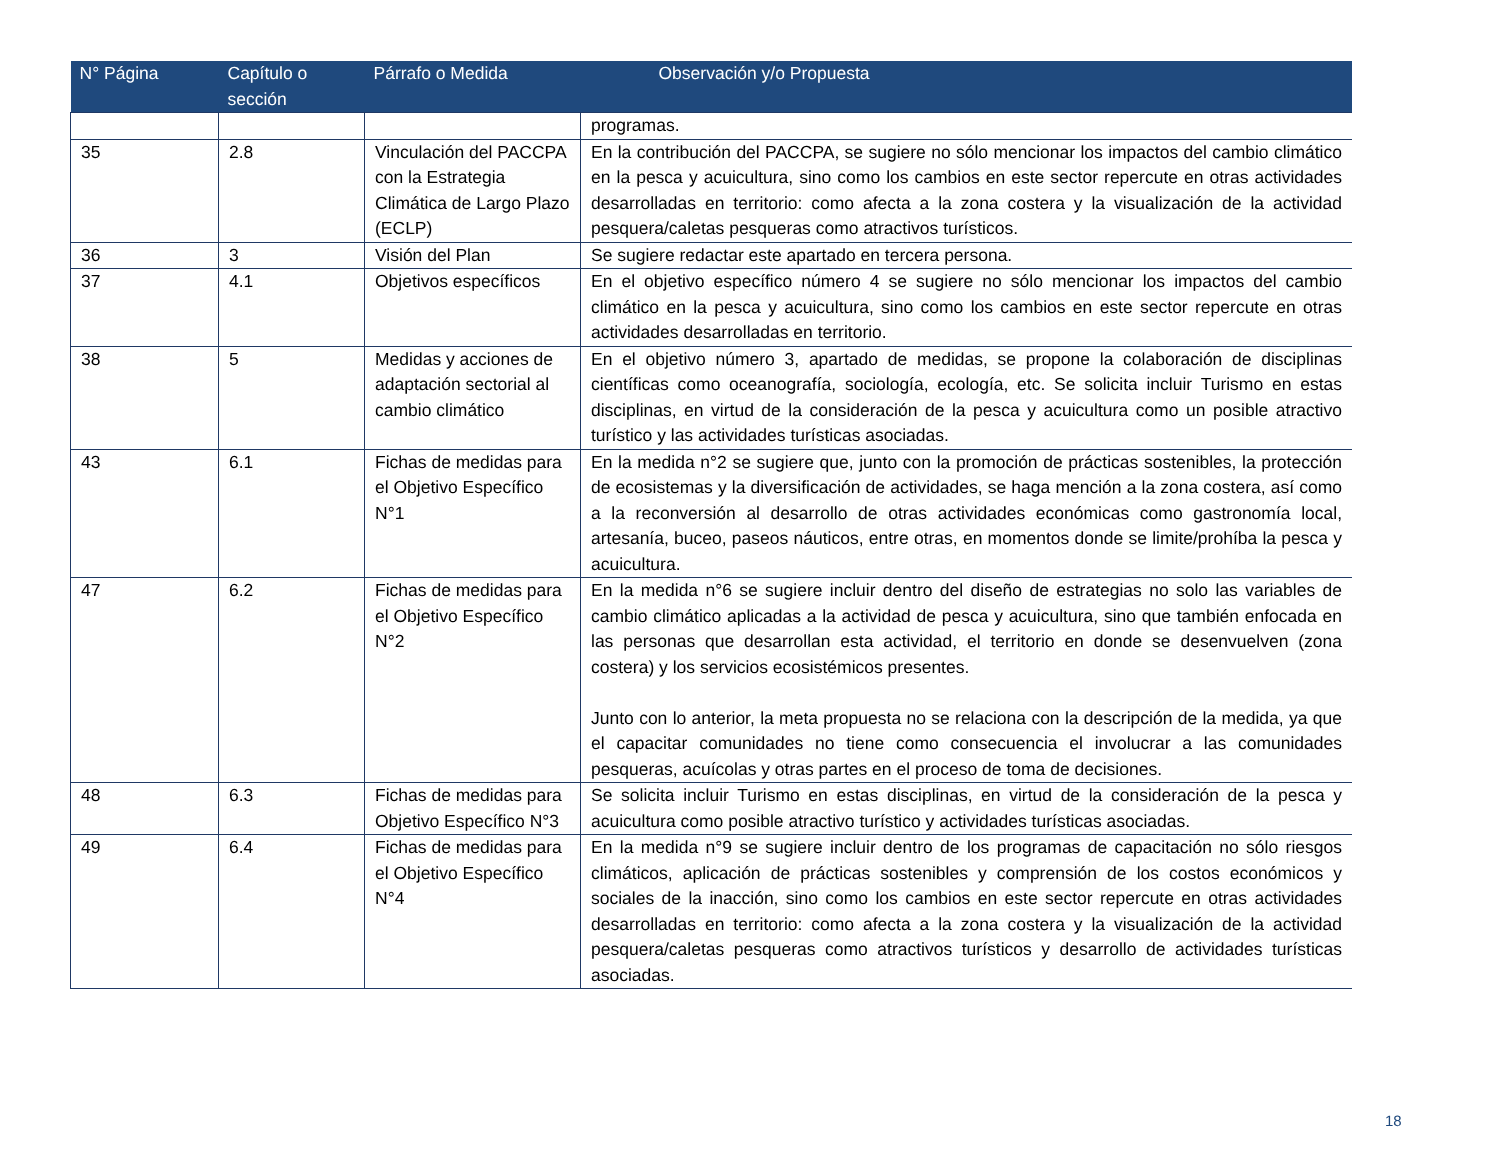| N° Página | Capítulo o sección | Párrafo o Medida | Observación y/o Propuesta |
| --- | --- | --- | --- |
| | | | programas. |
| 35 | 2.8 | Vinculación del PACCPA con la Estrategia Climática de Largo Plazo (ECLP) | En la contribución del PACCPA, se sugiere no sólo mencionar los impactos del cambio climático en la pesca y acuicultura, sino como los cambios en este sector repercute en otras actividades desarrolladas en territorio: como afecta a la zona costera y la visualización de la actividad pesquera/caletas pesqueras como atractivos turísticos. |
| 36 | 3 | Visión del Plan | Se sugiere redactar este apartado en tercera persona. |
| 37 | 4.1 | Objetivos específicos | En el objetivo específico número 4 se sugiere no sólo mencionar los impactos del cambio climático en la pesca y acuicultura, sino como los cambios en este sector repercute en otras actividades desarrolladas en territorio. |
| 38 | 5 | Medidas y acciones de adaptación sectorial al cambio climático | En el objetivo número 3, apartado de medidas, se propone la colaboración de disciplinas científicas como oceanografía, sociología, ecología, etc. Se solicita incluir Turismo en estas disciplinas, en virtud de la consideración de la pesca y acuicultura como un posible atractivo turístico y las actividades turísticas asociadas. |
| 43 | 6.1 | Fichas de medidas para el Objetivo Específico N°1 | En la medida n°2 se sugiere que, junto con la promoción de prácticas sostenibles, la protección de ecosistemas y la diversificación de actividades, se haga mención a la zona costera, así como a la reconversión al desarrollo de otras actividades económicas como gastronomía local, artesanía, buceo, paseos náuticos, entre otras, en momentos donde se limite/prohíba la pesca y acuicultura. |
| 47 | 6.2 | Fichas de medidas para el Objetivo Específico N°2 | En la medida n°6 se sugiere incluir dentro del diseño de estrategias no solo las variables de cambio climático aplicadas a la actividad de pesca y acuicultura, sino que también enfocada en las personas que desarrollan esta actividad, el territorio en donde se desenvuelven (zona costera) y los servicios ecosistémicos presentes. Junto con lo anterior, la meta propuesta no se relaciona con la descripción de la medida, ya que el capacitar comunidades no tiene como consecuencia el involucrar a las comunidades pesqueras, acuícolas y otras partes en el proceso de toma de decisiones. |
| 48 | 6.3 | Fichas de medidas para Objetivo Específico N°3 | Se solicita incluir Turismo en estas disciplinas, en virtud de la consideración de la pesca y acuicultura como posible atractivo turístico y actividades turísticas asociadas. |
| 49 | 6.4 | Fichas de medidas para el Objetivo Específico N°4 | En la medida n°9 se sugiere incluir dentro de los programas de capacitación no sólo riesgos climáticos, aplicación de prácticas sostenibles y comprensión de los costos económicos y sociales de la inacción, sino como los cambios en este sector repercute en otras actividades desarrolladas en territorio: como afecta a la zona costera y la visualización de la actividad pesquera/caletas pesqueras como atractivos turísticos y desarrollo de actividades turísticas asociadas. |
18